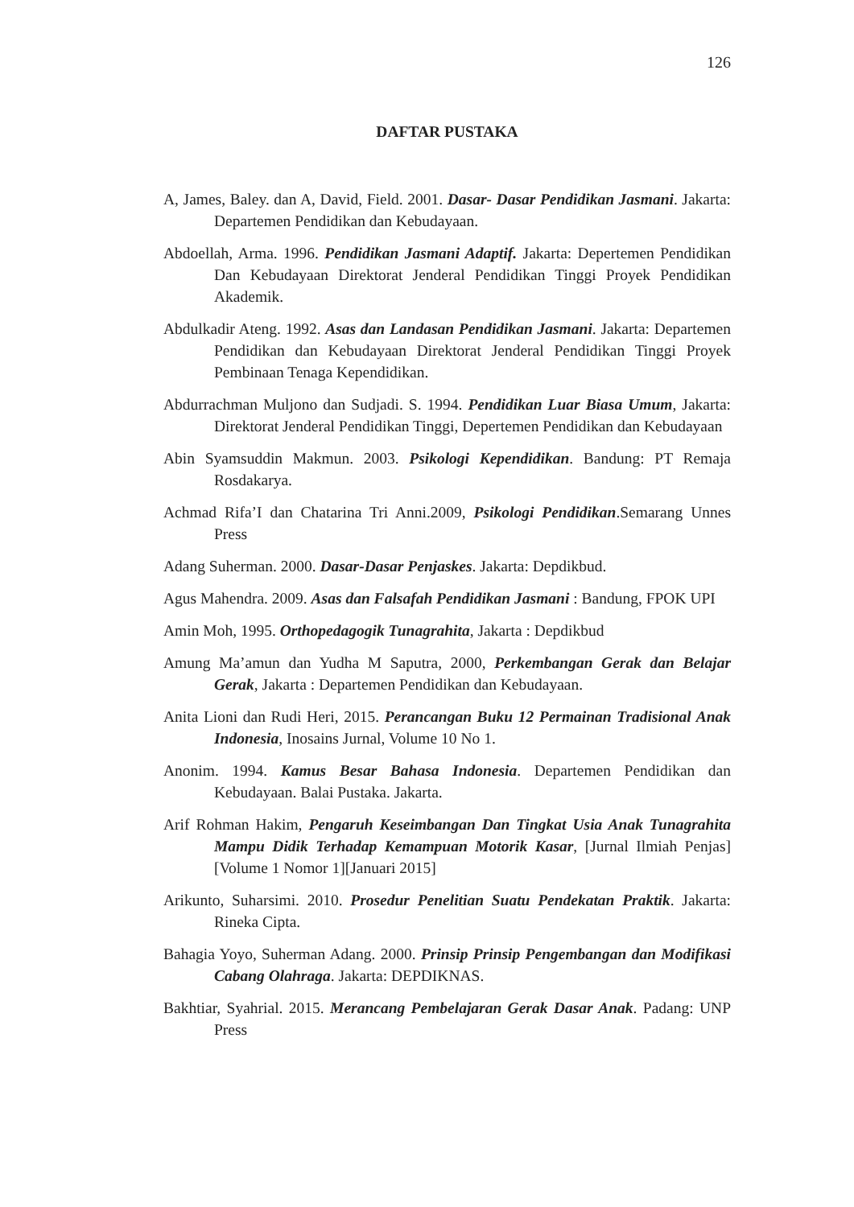126
DAFTAR PUSTAKA
A, James, Baley. dan A, David, Field. 2001. Dasar- Dasar Pendidikan Jasmani. Jakarta: Departemen Pendidikan dan Kebudayaan.
Abdoellah, Arma. 1996. Pendidikan Jasmani Adaptif. Jakarta: Depertemen Pendidikan Dan Kebudayaan Direktorat Jenderal Pendidikan Tinggi Proyek Pendidikan Akademik.
Abdulkadir Ateng. 1992. Asas dan Landasan Pendidikan Jasmani. Jakarta: Departemen Pendidikan dan Kebudayaan Direktorat Jenderal Pendidikan Tinggi Proyek Pembinaan Tenaga Kependidikan.
Abdurrachman Muljono dan Sudjadi. S. 1994. Pendidikan Luar Biasa Umum, Jakarta: Direktorat Jenderal Pendidikan Tinggi, Depertemen Pendidikan dan Kebudayaan
Abin Syamsuddin Makmun. 2003. Psikologi Kependidikan. Bandung: PT Remaja Rosdakarya.
Achmad Rifa’I dan Chatarina Tri Anni.2009, Psikologi Pendidikan.Semarang Unnes Press
Adang Suherman. 2000. Dasar-Dasar Penjaskes. Jakarta: Depdikbud.
Agus Mahendra. 2009. Asas dan Falsafah Pendidikan Jasmani : Bandung, FPOK UPI
Amin Moh, 1995. Orthopedagogik Tunagrahita, Jakarta : Depdikbud
Amung Ma’amun dan Yudha M Saputra, 2000, Perkembangan Gerak dan Belajar Gerak, Jakarta : Departemen Pendidikan dan Kebudayaan.
Anita Lioni dan Rudi Heri, 2015. Perancangan Buku 12 Permainan Tradisional Anak Indonesia, Inosains Jurnal, Volume 10 No 1.
Anonim. 1994. Kamus Besar Bahasa Indonesia. Departemen Pendidikan dan Kebudayaan. Balai Pustaka. Jakarta.
Arif Rohman Hakim, Pengaruh Keseimbangan Dan Tingkat Usia Anak Tunagrahita Mampu Didik Terhadap Kemampuan Motorik Kasar, [Jurnal Ilmiah Penjas][Volume 1 Nomor 1][Januari 2015]
Arikunto, Suharsimi. 2010. Prosedur Penelitian Suatu Pendekatan Praktik. Jakarta: Rineka Cipta.
Bahagia Yoyo, Suherman Adang. 2000. Prinsip Prinsip Pengembangan dan Modifikasi Cabang Olahraga. Jakarta: DEPDIKNAS.
Bakhtiar, Syahrial. 2015. Merancang Pembelajaran Gerak Dasar Anak. Padang: UNP Press